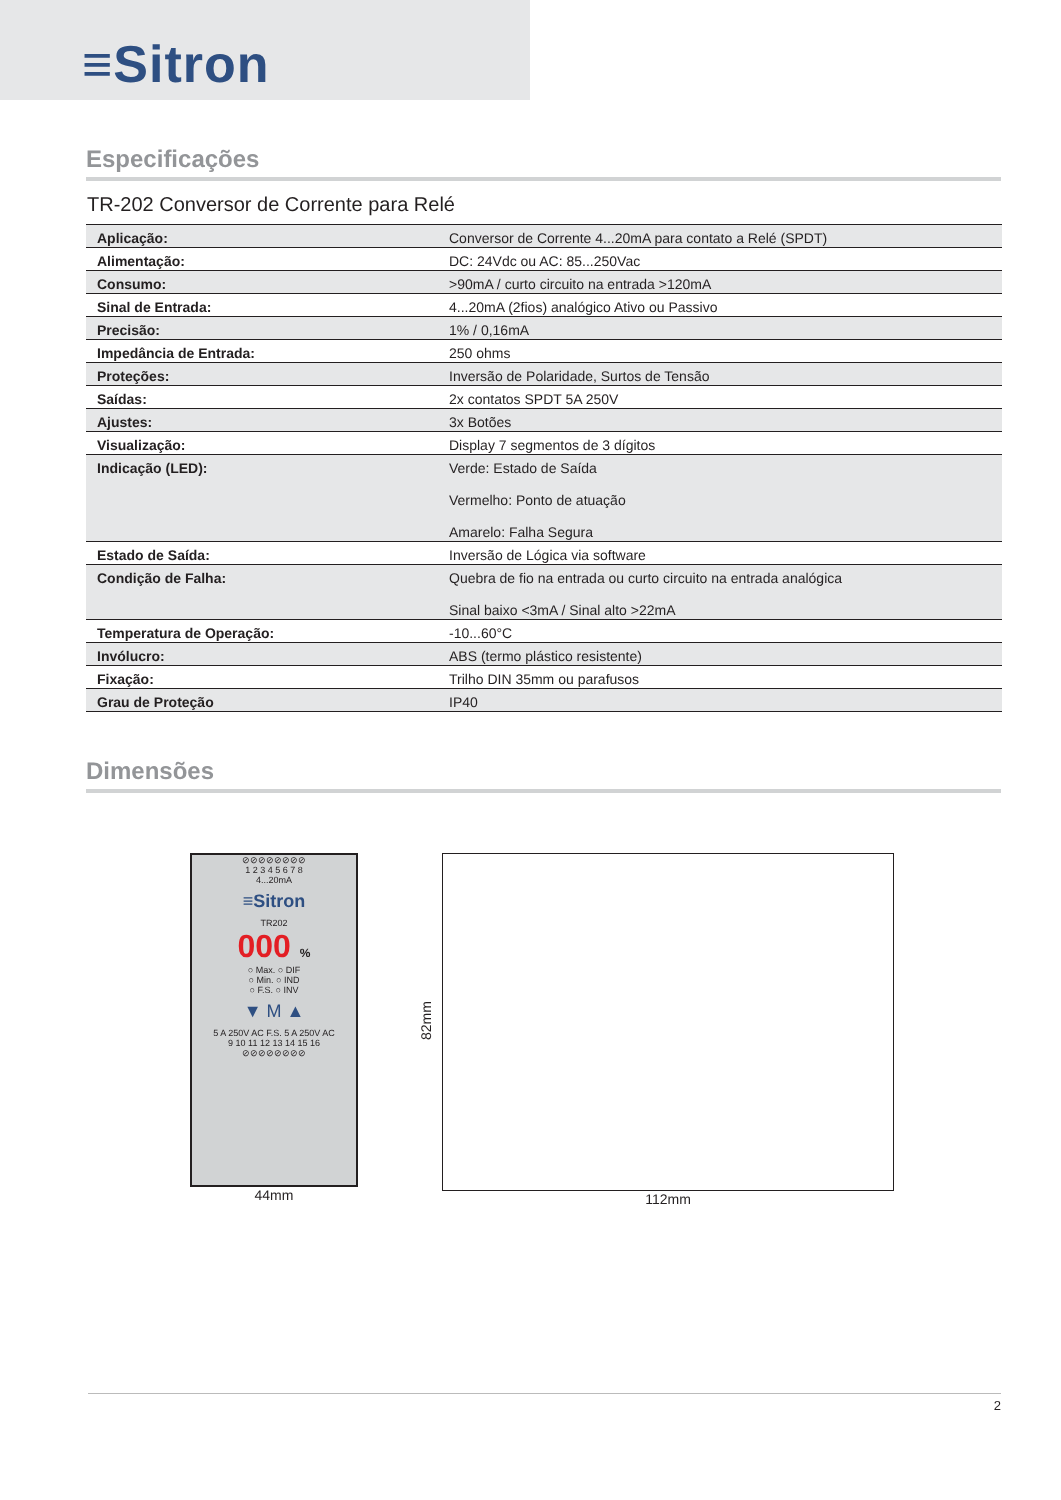≡Sitron
Especificações
TR-202 Conversor de Corrente para Relé
| Aplicação: | Conversor de Corrente 4...20mA para contato a Relé (SPDT) |
| Alimentação: | DC: 24Vdc ou AC: 85...250Vac |
| Consumo: | >90mA / curto circuito na entrada >120mA |
| Sinal de Entrada: | 4...20mA (2fios) analógico Ativo ou Passivo |
| Precisão: | 1% / 0,16mA |
| Impedância de Entrada: | 250 ohms |
| Proteções: | Inversão de Polaridade, Surtos de Tensão |
| Saídas: | 2x contatos SPDT 5A 250V |
| Ajustes: | 3x Botões |
| Visualização: | Display 7 segmentos de 3 dígitos |
| Indicação (LED): | Verde: Estado de Saída Vermelho: Ponto de atuação Amarelo: Falha Segura |
| Estado de Saída: | Inversão de Lógica via software |
| Condição de Falha: | Quebra de fio na entrada ou curto circuito na entrada analógica Sinal baixo <3mA / Sinal alto >22mA |
| Temperatura de Operação: | -10...60°C |
| Invólucro: | ABS (termo plástico resistente) |
| Fixação: | Trilho DIN 35mm ou parafusos |
| Grau de Proteção | IP40 |
Dimensões
⊘⊘⊘⊘⊘⊘⊘⊘
1 2 3 4 5 6 7 8
4...20mA
≡Sitron
TR202
000 %
○ Max. ○ DIF
○ Min. ○ IND
○ F.S. ○ INV
▼ M ▲
5 A 250V AC F.S. 5 A 250V AC
9 10 11 12 13 14 15 16
⊘⊘⊘⊘⊘⊘⊘⊘
44mm
82mm
112mm
2